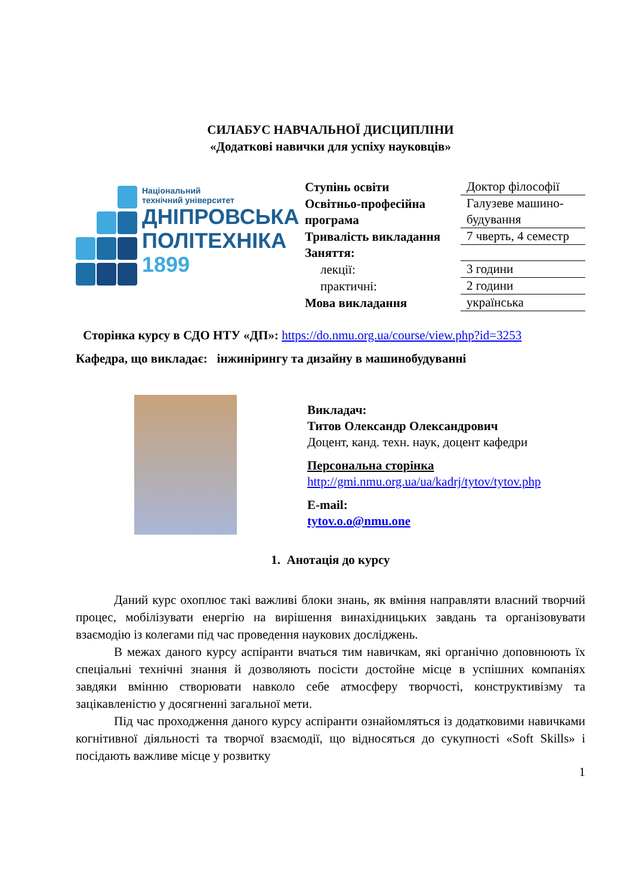СИЛАБУС НАВЧАЛЬНОЇ ДИСЦИПЛІНИ
«Додаткові навички для успіху науковців»
Національний
технічний університет
ДНІПРОВСЬКА
ПОЛІТЕХНІКА
1899
| Ступінь освіти | Доктор філософії |
| Освітньо-професійна програма | Галузеве машино-будування |
| Тривалість викладання | 7 чверть, 4 семестр |
| Заняття: | |
| лекції: | 3 години |
| практичні: | 2 години |
| Мова викладання | українська |
Сторінка курсу в СДО НТУ «ДП»: https://do.nmu.org.ua/course/view.php?id=3253
Кафедра, що викладає: інжинірингу та дизайну в машинобудуванні
Викладач:
Титов Олександр Олександрович
Доцент, канд. техн. наук, доцент кафедри
Персональна сторінка
http://gmi.nmu.org.ua/ua/kadrj/tytov/tytov.php
E-mail:
tytov.o.o@nmu.one
1. Анотація до курсу
Даний курс охоплює такі важливі блоки знань, як вміння направляти власний творчий процес, мобілізувати енергію на вирішення винахідницьких завдань та організовувати взаємодію із колегами під час проведення наукових досліджень.
В межах даного курсу аспіранти вчаться тим навичкам, які органічно доповнюють їх спеціальні технічні знання й дозволяють посісти достойне місце в успішних компаніях завдяки вмінню створювати навколо себе атмосферу творчості, конструктивізму та зацікавленістю у досягненні загальної мети.
Під час проходження даного курсу аспіранти ознайомляться із додатковими навичками когнітивної діяльності та творчої взаємодії, що відносяться до сукупності «Soft Skills» і посідають важливе місце у розвитку
1